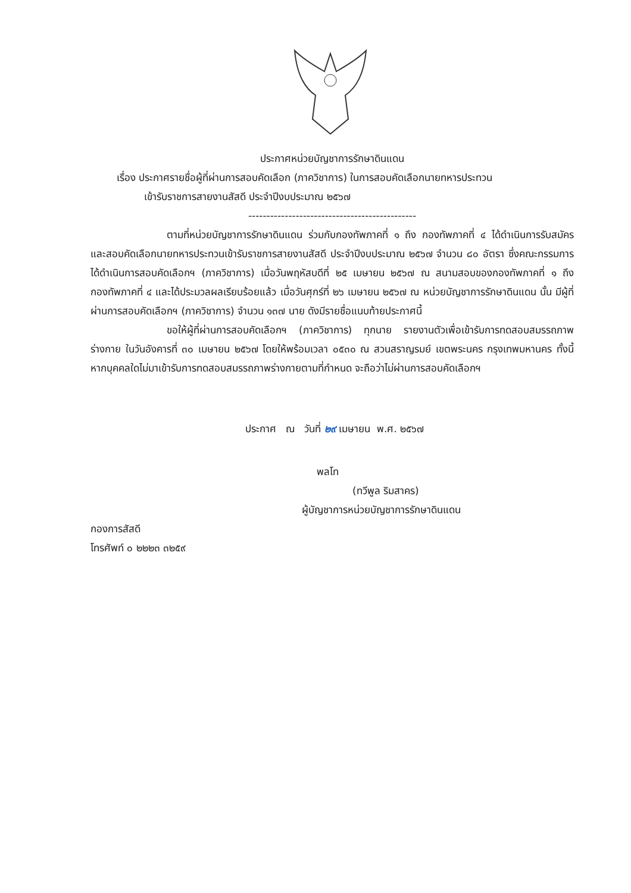ประกาศหน่วยบัญชาการรักษาดินแดน
เรื่อง ประกาศรายชื่อผู้ที่ผ่านการสอบคัดเลือก (ภาควิชาการ) ในการสอบคัดเลือกนายทหารประทวน
เข้ารับราชการสายงานสัสดี ประจำปีงบประมาณ ๒๕๖๗
----------------------------------------------
ตามที่หน่วยบัญชาการรักษาดินแดน ร่วมกับกองทัพภาคที่ ๑ ถึง กองทัพภาคที่ ๔ ได้ดำเนินการรับสมัคร และสอบคัดเลือกนายทหารประทวนเข้ารับราชการสายงานสัสดี ประจำปีงบประมาณ ๒๕๖๗ จำนวน ๘๐ อัตรา ซึ่งคณะกรรมการได้ดำเนินการสอบคัดเลือกฯ (ภาควิชาการ) เมื่อวันพฤหัสบดีที่ ๒๕ เมษายน ๒๕๖๗ ณ สนามสอบของกองทัพภาคที่ ๑ ถึง กองทัพภาคที่ ๔ และได้ประมวลผลเรียบร้อยแล้ว เมื่อวันศุกร์ที่ ๒๖ เมษายน ๒๕๖๗ ณ หน่วยบัญชาการรักษาดินแดน นั้น มีผู้ที่ผ่านการสอบคัดเลือกฯ (ภาควิชาการ) จำนวน ๑๓๗ นาย ดังมีรายชื่อแนบท้ายประกาศนี้
ขอให้ผู้ที่ผ่านการสอบคัดเลือกฯ (ภาควิชาการ) ทุกนาย รายงานตัวเพื่อเข้ารับการทดสอบสมรรถภาพร่างกาย ในวันอังคารที่ ๓๐ เมษายน ๒๕๖๗ โดยให้พร้อมเวลา ๐๕๓๐ ณ สวนสราญรมย์ เขตพระนคร กรุงเทพมหานคร ทั้งนี้ หากบุคคลใดไม่มาเข้ารับการทดสอบสมรรถภาพร่างกายตามที่กำหนด จะถือว่าไม่ผ่านการสอบคัดเลือกฯ
ประกาศ ณ วันที่ ๒๙ เมษายน พ.ศ. ๒๕๖๗
พลโท
(ทวีพูล ริมสาคร)
ผู้บัญชาการหน่วยบัญชาการรักษาดินแดน
กองการสัสดี
โทรศัพท์ ๐ ๒๒๒๓ ๓๒๕๙